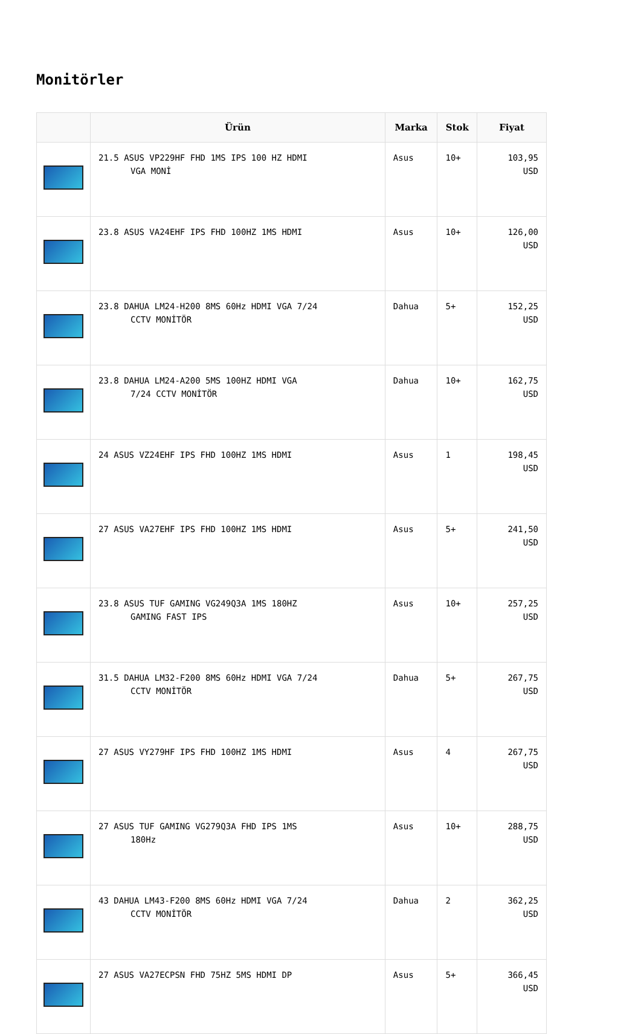Monitörler
| | Ürün | Marka | Stok | Fiyat |
| --- | --- | --- | --- | --- |
| | 21.5 ASUS VP229HF FHD 1MS IPS 100 HZ HDMI VGA MONİ | Asus | 10+ | 103,95 USD |
| | 23.8 ASUS VA24EHF IPS FHD 100HZ 1MS HDMI | Asus | 10+ | 126,00 USD |
| | 23.8 DAHUA LM24-H200 8MS 60Hz HDMI VGA 7/24 CCTV MONİTÖR | Dahua | 5+ | 152,25 USD |
| | 23.8 DAHUA LM24-A200 5MS 100HZ HDMI VGA 7/24 CCTV MONİTÖR | Dahua | 10+ | 162,75 USD |
| | 24 ASUS VZ24EHF IPS FHD 100HZ 1MS HDMI | Asus | 1 | 198,45 USD |
| | 27 ASUS VA27EHF IPS FHD 100HZ 1MS HDMI | Asus | 5+ | 241,50 USD |
| | 23.8 ASUS TUF GAMING VG249Q3A 1MS 180HZ GAMING FAST IPS | Asus | 10+ | 257,25 USD |
| | 31.5 DAHUA LM32-F200 8MS 60Hz HDMI VGA 7/24 CCTV MONİTÖR | Dahua | 5+ | 267,75 USD |
| | 27 ASUS VY279HF IPS FHD 100HZ 1MS HDMI | Asus | 4 | 267,75 USD |
| | 27 ASUS TUF GAMING VG279Q3A FHD IPS 1MS 180Hz | Asus | 10+ | 288,75 USD |
| | 43 DAHUA LM43-F200 8MS 60Hz HDMI VGA 7/24 CCTV MONİTÖR | Dahua | 2 | 362,25 USD |
| | 27 ASUS VA27ECPSN FHD 75HZ 5MS HDMI DP | Asus | 5+ | 366,45 USD |